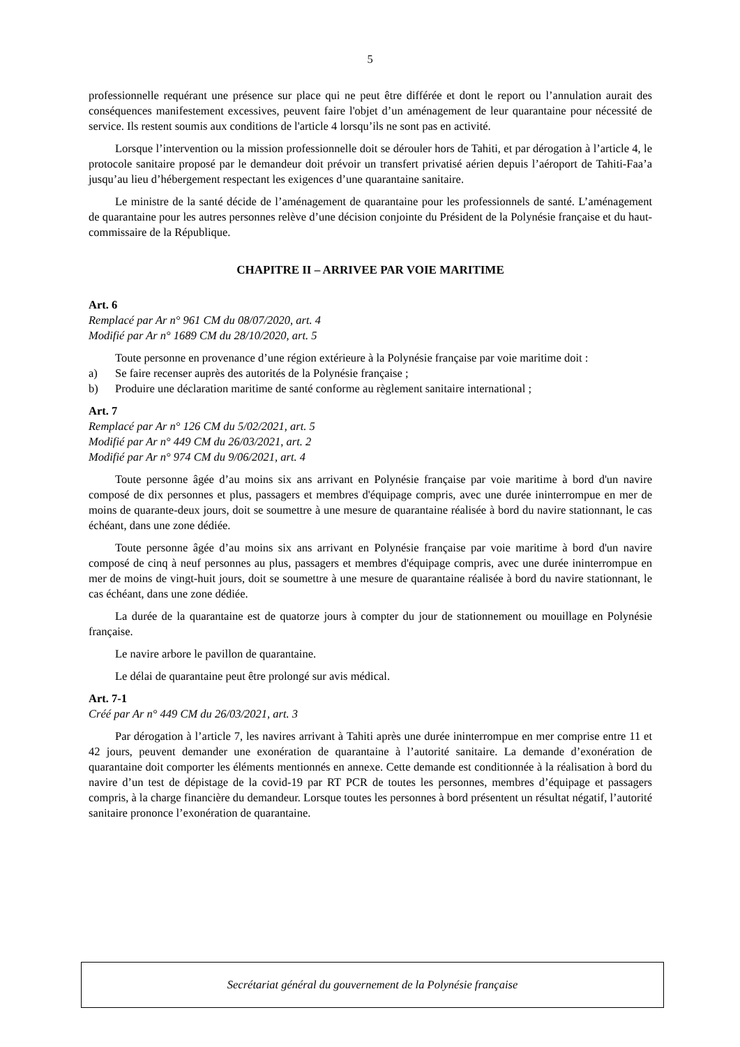5
professionnelle requérant une présence sur place qui ne peut être différée et dont le report ou l’annulation aurait des conséquences manifestement excessives, peuvent faire l'objet d’un aménagement de leur quarantaine pour nécessité de service. Ils restent soumis aux conditions de l'article 4 lorsqu’ils ne sont pas en activité.
Lorsque l’intervention ou la mission professionnelle doit se dérouler hors de Tahiti, et par dérogation à l’article 4, le protocole sanitaire proposé par le demandeur doit prévoir un transfert privatisé aérien depuis l’aéroport de Tahiti-Faa’a jusqu’au lieu d’hébergement respectant les exigences d’une quarantaine sanitaire.
Le ministre de la santé décide de l’aménagement de quarantaine pour les professionnels de santé. L’aménagement de quarantaine pour les autres personnes relève d’une décision conjointe du Président de la Polynésie française et du haut-commissaire de la République.
CHAPITRE II – ARRIVEE PAR VOIE MARITIME
Art. 6
Remplacé par Ar n° 961 CM du 08/07/2020, art. 4
Modifié par Ar n° 1689 CM du 28/10/2020, art. 5
Toute personne en provenance d’une région extérieure à la Polynésie française par voie maritime doit :
a) Se faire recenser auprès des autorités de la Polynésie française ;
b) Produire une déclaration maritime de santé conforme au règlement sanitaire international ;
Art. 7
Remplacé par Ar n° 126 CM du 5/02/2021, art. 5
Modifié par Ar n° 449 CM du 26/03/2021, art. 2
Modifié par Ar n° 974 CM du 9/06/2021, art. 4
Toute personne âgée d’au moins six ans arrivant en Polynésie française par voie maritime à bord d'un navire composé de dix personnes et plus, passagers et membres d'équipage compris, avec une durée ininterrompue en mer de moins de quarante-deux jours, doit se soumettre à une mesure de quarantaine réalisée à bord du navire stationnant, le cas échéant, dans une zone dédiée.
Toute personne âgée d’au moins six ans arrivant en Polynésie française par voie maritime à bord d'un navire composé de cinq à neuf personnes au plus, passagers et membres d'équipage compris, avec une durée ininterrompue en mer de moins de vingt-huit jours, doit se soumettre à une mesure de quarantaine réalisée à bord du navire stationnant, le cas échéant, dans une zone dédiée.
La durée de la quarantaine est de quatorze jours à compter du jour de stationnement ou mouillage en Polynésie française.
Le navire arbore le pavillon de quarantaine.
Le délai de quarantaine peut être prolongé sur avis médical.
Art. 7-1
Créé par Ar n° 449 CM du 26/03/2021, art. 3
Par dérogation à l’article 7, les navires arrivant à Tahiti après une durée ininterrompue en mer comprise entre 11 et 42 jours, peuvent demander une exonération de quarantaine à l’autorité sanitaire. La demande d’exonération de quarantaine doit comporter les éléments mentionnés en annexe. Cette demande est conditionnée à la réalisation à bord du navire d’un test de dépistage de la covid-19 par RT PCR de toutes les personnes, membres d’équipage et passagers compris, à la charge financière du demandeur. Lorsque toutes les personnes à bord présentent un résultat négatif, l’autorité sanitaire prononce l’exonération de quarantaine.
Secrétariat général du gouvernement de la Polynésie française